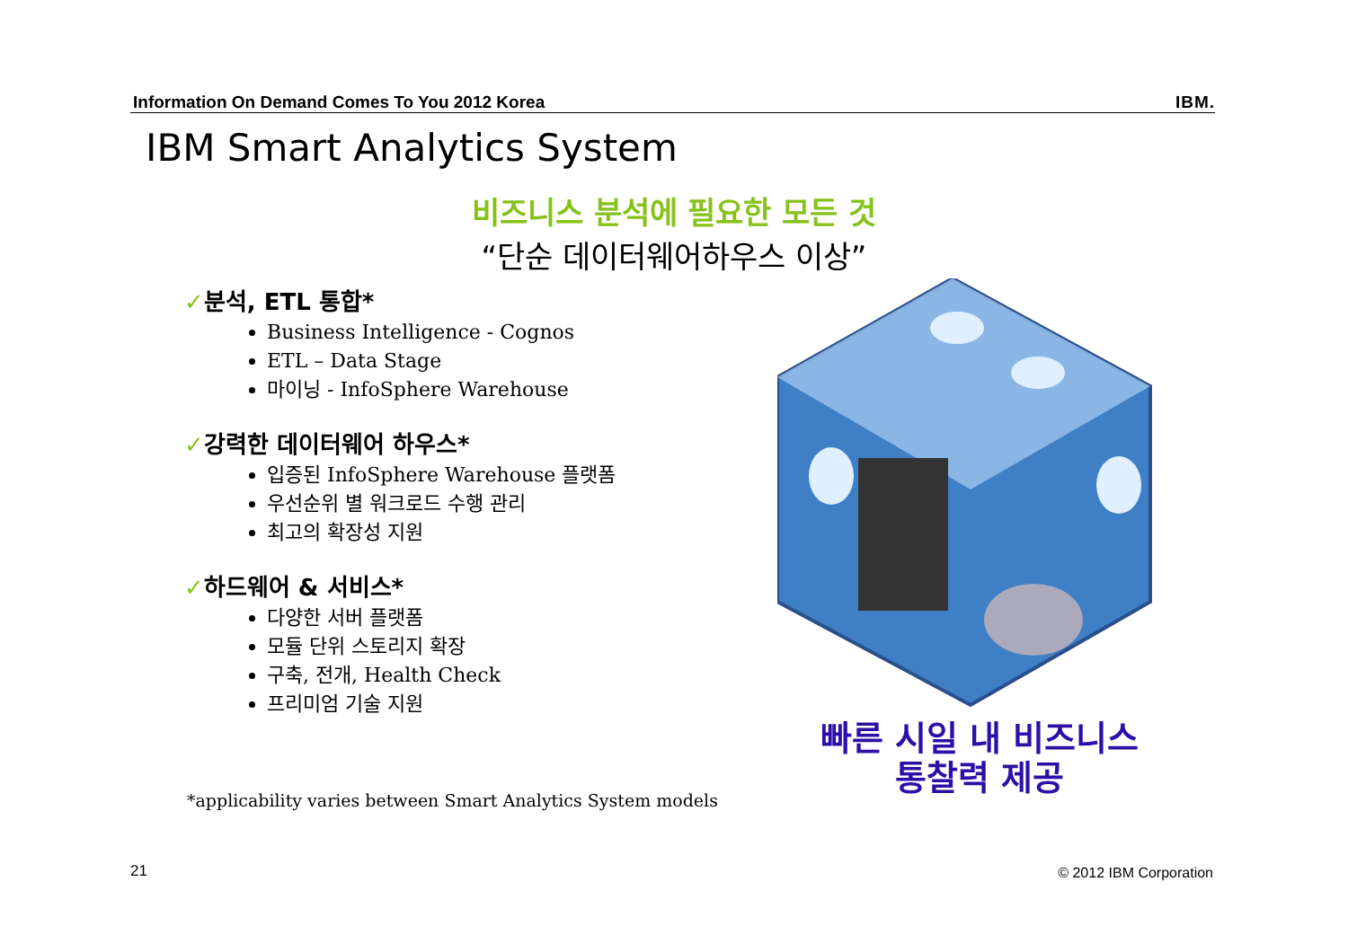Information On Demand Comes To You 2012 Korea IBM.
IBM Smart Analytics System
비즈니스 분석에 필요한 모든 것
“단순 데이터웨어하우스 이상”
✓분석, ETL 통합*
Business Intelligence - Cognos
ETL – Data Stage
마이닝 - InfoSphere Warehouse
✓강력한 데이터웨어 하우스*
입증된 InfoSphere Warehouse 플랫폼
우선순위 별 워크로드 수행 관리
최고의 확장성 지원
✓하드웨어 & 서비스*
다양한 서버 플랫폼
모듈 단위 스토리지 확장
구축, 전개, Health Check
프리미엄 기술 지원
*applicability varies between Smart Analytics System models
빠른 시일 내 비즈니스
통찰력 제공
21 © 2012 IBM Corporation